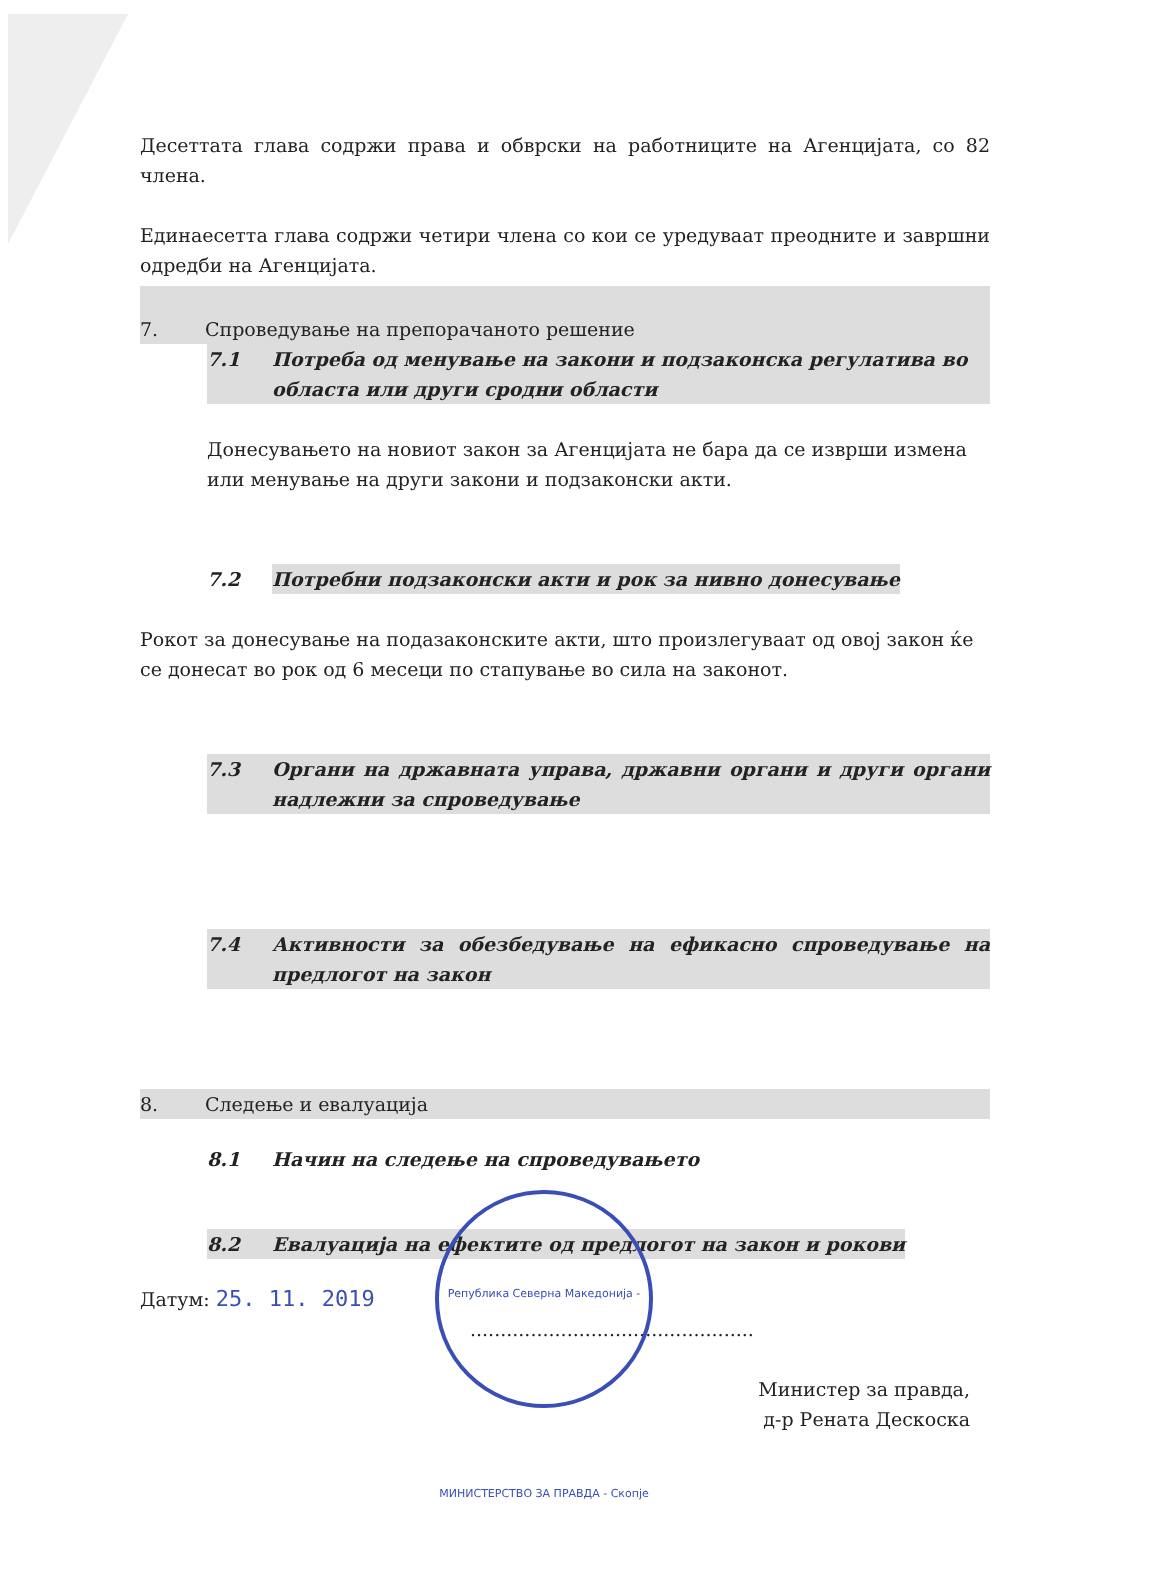Десеттата глава содржи права и обврски на работниците на Агенцијата, со 82 члена.
Единаесетта глава содржи четири члена со кои се уредуваат преодните и завршни одредби на Агенцијата.
7. Спроведување на препорачаното решение
7.1 Потреба од менување на закони и подзаконска регулатива во областа или други сродни области
Донесувањето на новиот закон за Агенцијата не бара да се изврши измена или менување на други закони и подзаконски акти.
7.2 Потребни подзаконски акти и рок за нивно донесување
Рокот за донесување на подазаконските акти, што произлегуваат од овој закон ќе се донесат во рок од 6 месеци по стапување во сила на законот.
7.3 Органи на државната управа, државни органи и други органи надлежни за спроведување
7.4 Активности за обезбедување на ефикасно спроведување на предлогот на закон
8. Следење и евалуација
8.1 Начин на следење на спроведувањето
8.2 Евалуација на ефектите од предлогот на закон и рокови
Датум: 25. 11. 2019 ...............................................
Министер за правда,
д-р Рената Дескоска
Република Северна Македонија - МИНИСТЕРСТВО ЗА ПРАВДА - Скопје